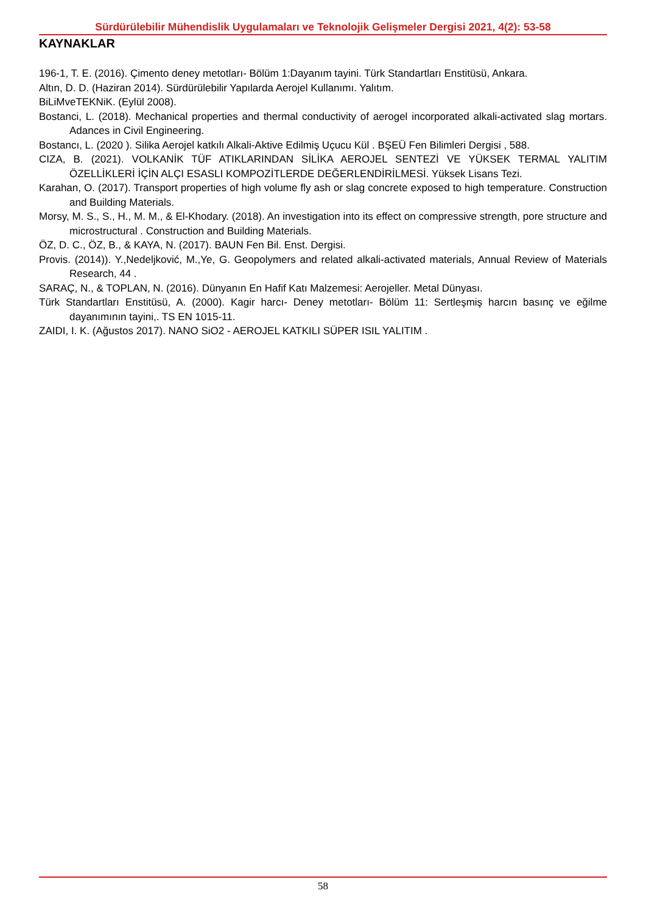Sürdürülebilir Mühendislik Uygulamaları ve Teknolojik Gelişmeler Dergisi 2021, 4(2): 53-58
KAYNAKLAR
196-1, T. E. (2016). Çimento deney metotları- Bölüm 1:Dayanım tayini. Türk Standartları Enstitüsü, Ankara.
Altın, D. D. (Haziran 2014). Sürdürülebilir Yapılarda Aerojel Kullanımı. Yalıtım.
BiLiMveTEKNiK. (Eylül 2008).
Bostanci, L. (2018). Mechanical properties and thermal conductivity of aerogel incorporated alkali-activated slag mortars. Adances in Civil Engineering.
Bostancı, L. (2020 ). Silika Aerojel katkılı Alkali-Aktive Edilmiş Uçucu Kül . BŞEÜ Fen Bilimleri Dergisi , 588.
CIZA, B. (2021). VOLKANİK TÜF ATIKLARINDAN SİLİKA AEROJEL SENTEZİ VE YÜKSEK TERMAL YALITIM ÖZELLİKLERİ İÇİN ALÇI ESASLI KOMPOZİTLERDE DEĞERLENDİRİLMESİ. Yüksek Lisans Tezi.
Karahan, O. (2017). Transport properties of high volume fly ash or slag concrete exposed to high temperature. Construction and Building Materials.
Morsy, M. S., S., H., M. M., & El-Khodary. (2018). An investigation into its effect on compressive strength, pore structure and microstructural . Construction and Building Materials.
ÖZ, D. C., ÖZ, B., & KAYA, N. (2017). BAUN Fen Bil. Enst. Dergisi.
Provis. (2014)). Y.,Nedeljković, M.,Ye, G. Geopolymers and related alkali-activated materials, Annual Review of Materials Research, 44 .
SARAÇ, N., & TOPLAN, N. (2016). Dünyanın En Hafif Katı Malzemesi: Aerojeller. Metal Dünyası.
Türk Standartları Enstitüsü, A. (2000). Kagir harcı- Deney metotları- Bölüm 11: Sertleşmiş harcın basınç ve eğilme dayanımının tayini,. TS EN 1015-11.
ZAIDI, I. K. (Ağustos 2017). NANO SiO2 - AEROJEL KATKILI SÜPER ISIL YALITIM .
58